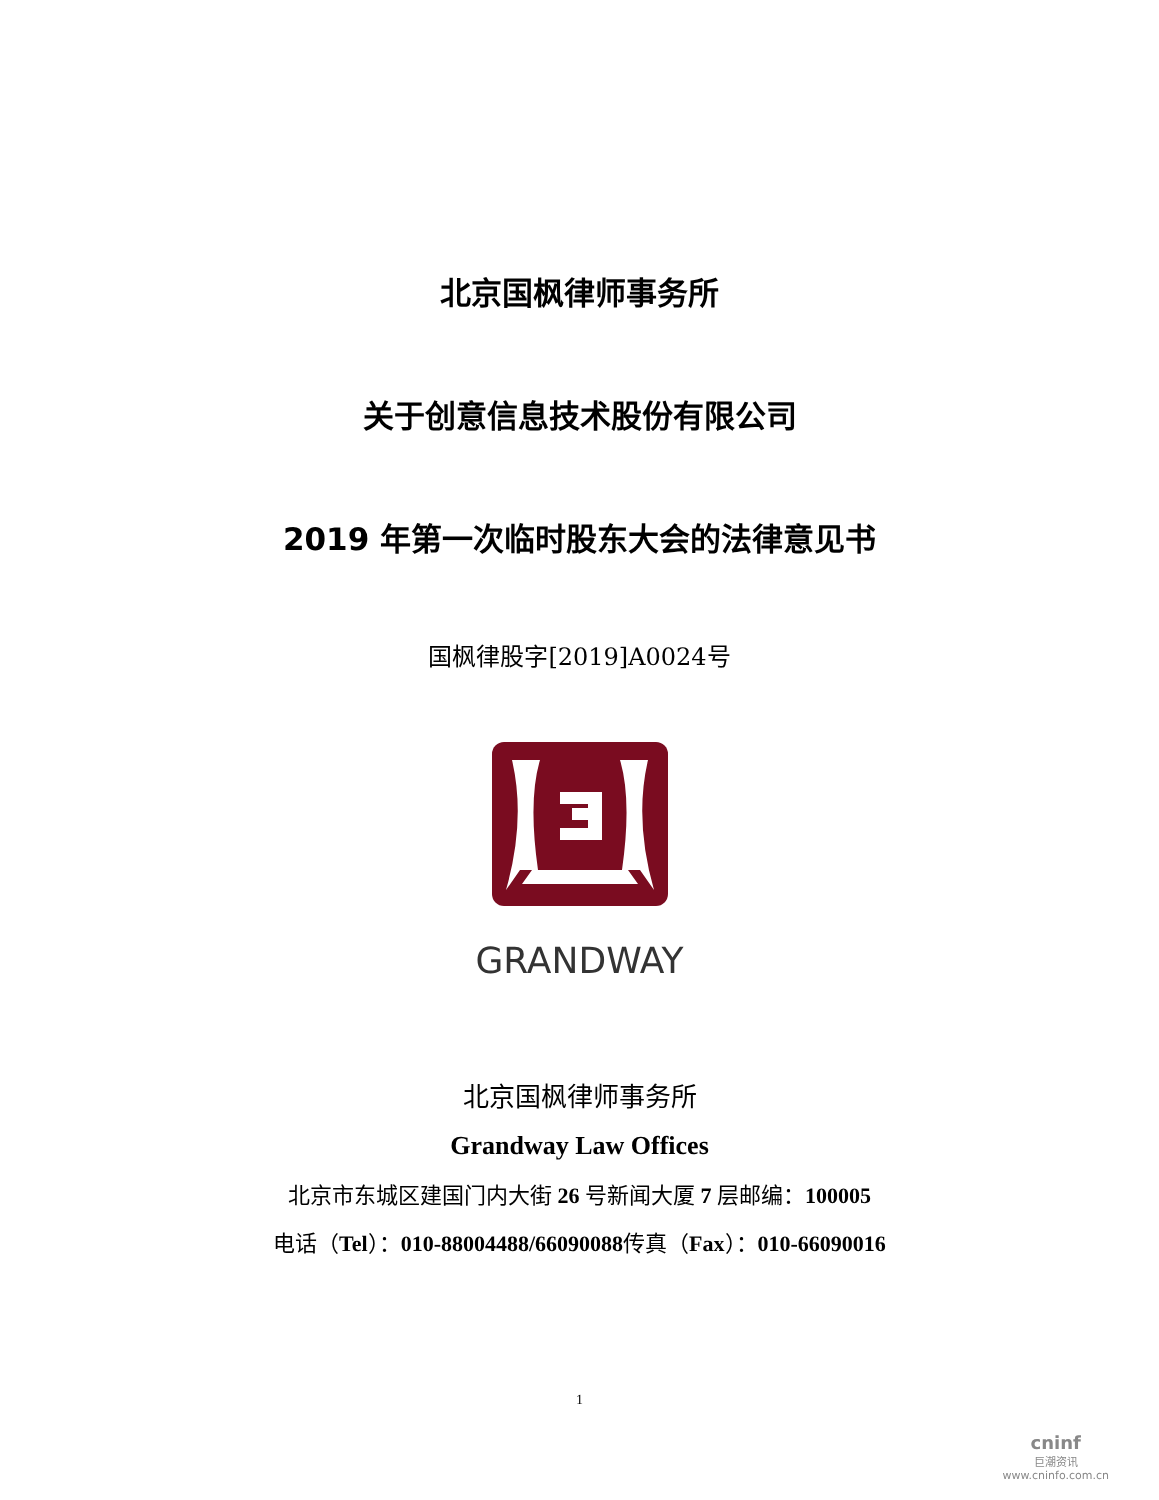北京国枫律师事务所
关于创意信息技术股份有限公司
2019 年第一次临时股东大会的法律意见书
国枫律股字[2019]A0024号
GRANDWAY
北京国枫律师事务所
Grandway Law Offices
北京市东城区建国门内大街 26 号新闻大厦 7 层邮编：100005
电话（Tel）：010-88004488/66090088传真（Fax）：010-66090016
1
cninf
巨潮资讯
www.cninfo.com.cn